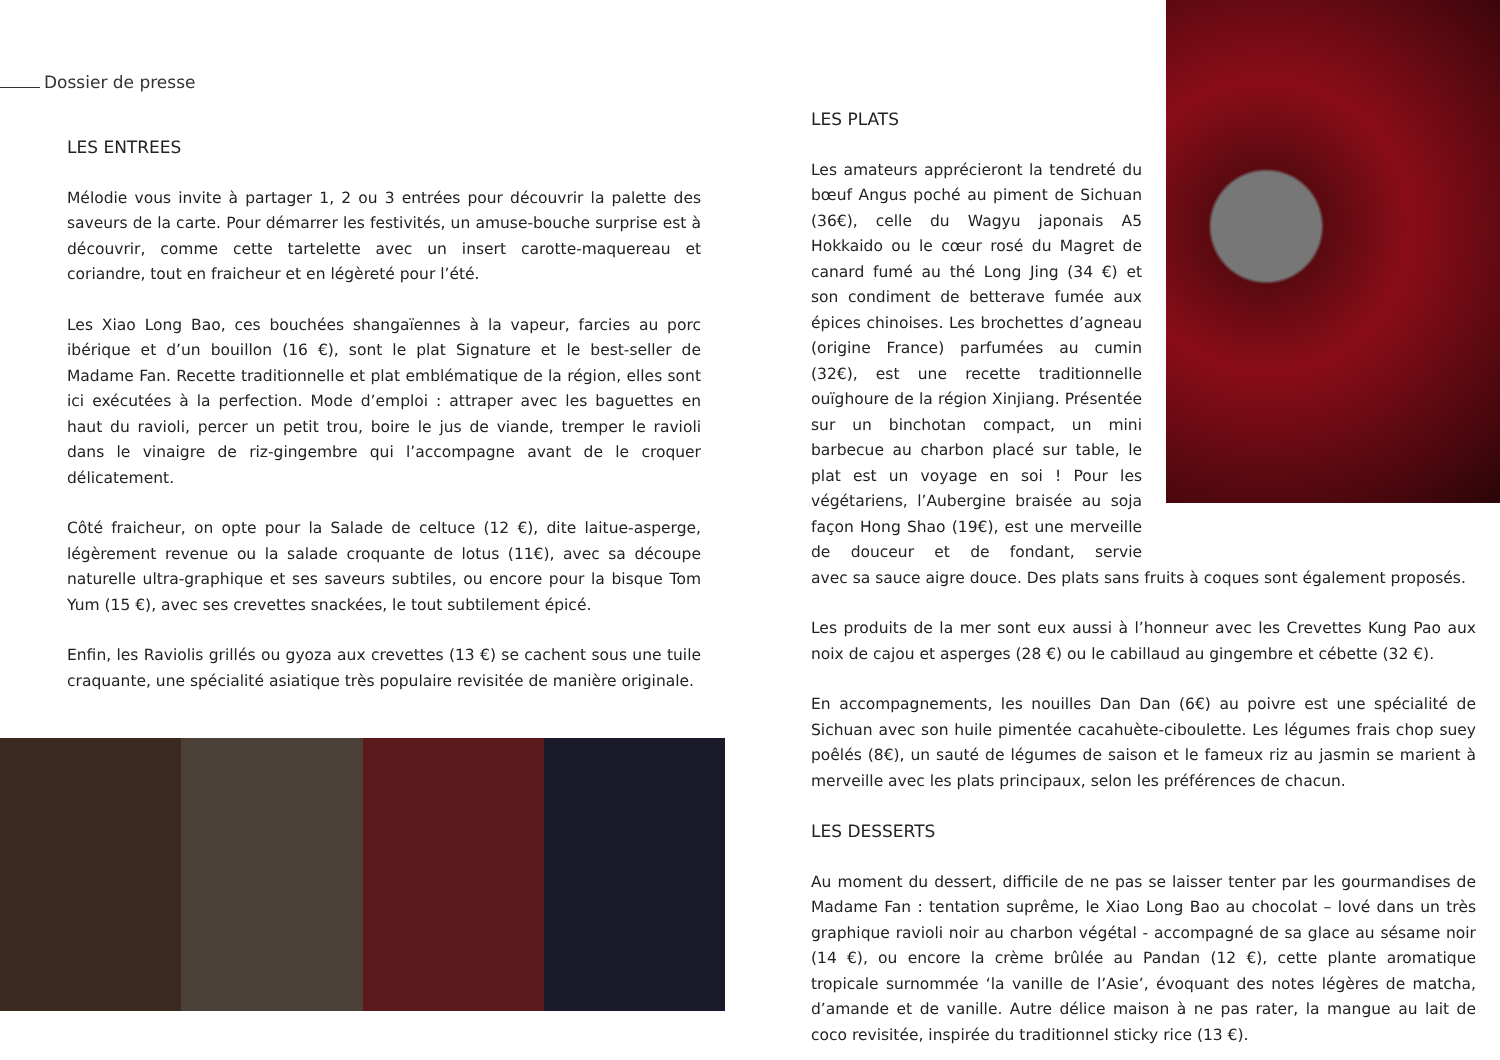Dossier de presse
LES ENTREES
Mélodie vous invite à partager 1, 2 ou 3 entrées pour découvrir la palette des saveurs de la carte. Pour démarrer les festivités, un amuse-bouche surprise est à découvrir, comme cette tartelette avec un insert carotte-maquereau et coriandre, tout en fraicheur et en légèreté pour l’été.
Les Xiao Long Bao, ces bouchées shangaïennes à la vapeur, farcies au porc ibérique et d’un bouillon (16 €), sont le plat Signature et le best-seller de Madame Fan. Recette traditionnelle et plat emblématique de la région, elles sont ici exécutées à la perfection. Mode d’emploi : attraper avec les baguettes en haut du ravioli, percer un petit trou, boire le jus de viande, tremper le ravioli dans le vinaigre de riz-gingembre qui l’accompagne avant de le croquer délicatement.
Côté fraicheur, on opte pour la Salade de celtuce (12 €), dite laitue-asperge, légèrement revenue ou la salade croquante de lotus (11€), avec sa découpe naturelle ultra-graphique et ses saveurs subtiles, ou encore pour la bisque Tom Yum (15 €), avec ses crevettes snackées, le tout subtilement épicé.
Enfin, les Raviolis grillés ou gyoza aux crevettes (13 €) se cachent sous une tuile craquante, une spécialité asiatique très populaire revisitée de manière originale.
LES PLATS
Les amateurs apprécieront la tendreté du bœuf Angus poché au piment de Sichuan (36€), celle du Wagyu japonais A5 Hokkaido ou le cœur rosé du Magret de canard fumé au thé Long Jing (34 €) et son condiment de betterave fumée aux épices chinoises. Les brochettes d’agneau (origine France) parfumées au cumin (32€), est une recette traditionnelle ouïghoure de la région Xinjiang. Présentée sur un binchotan compact, un mini barbecue au charbon placé sur table, le plat est un voyage en soi ! Pour les végétariens, l’Aubergine braisée au soja façon Hong Shao (19€), est une merveille de douceur et de fondant, servie avec sa sauce aigre douce. Des plats sans fruits à coques sont également proposés.
Les produits de la mer sont eux aussi à l’honneur avec les Crevettes Kung Pao aux noix de cajou et asperges (28 €) ou le cabillaud au gingembre et cébette (32 €).
En accompagnements, les nouilles Dan Dan (6€) au poivre est une spécialité de Sichuan avec son huile pimentée cacahuète-ciboulette. Les légumes frais chop suey poêlés (8€), un sauté de légumes de saison et le fameux riz au jasmin se marient à merveille avec les plats principaux, selon les préférences de chacun.
LES DESSERTS
Au moment du dessert, difficile de ne pas se laisser tenter par les gourmandises de Madame Fan : tentation suprême, le Xiao Long Bao au chocolat – lové dans un très graphique ravioli noir au charbon végétal - accompagné de sa glace au sésame noir (14 €), ou encore la crème brûlée au Pandan (12 €), cette plante aromatique tropicale surnommée ‘la vanille de l’Asie’, évoquant des notes légères de matcha, d’amande et de vanille. Autre délice maison à ne pas rater, la mangue au lait de coco revisitée, inspirée du traditionnel sticky rice (13 €).